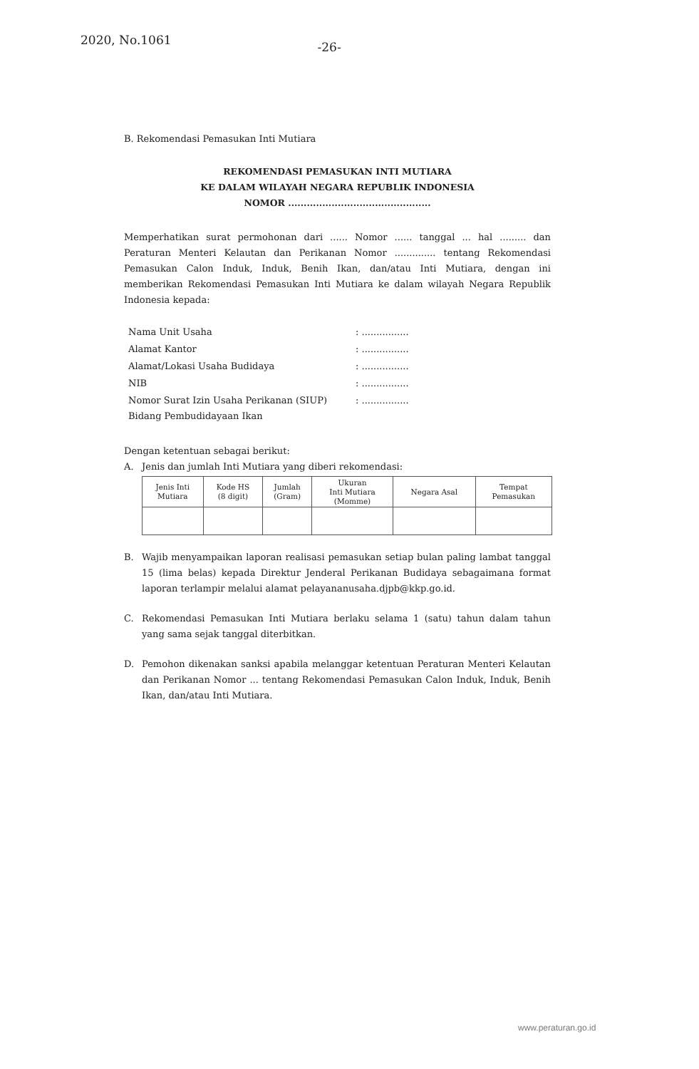2020, No.1061
-26-
B. Rekomendasi Pemasukan Inti Mutiara
REKOMENDASI PEMASUKAN INTI MUTIARA
KE DALAM WILAYAH NEGARA REPUBLIK INDONESIA
NOMOR ..............................................
Memperhatikan surat permohonan dari ...... Nomor ...... tanggal ... hal ......... dan Peraturan Menteri Kelautan dan Perikanan Nomor .............. tentang Rekomendasi Pemasukan Calon Induk, Induk, Benih Ikan, dan/atau Inti Mutiara, dengan ini memberikan Rekomendasi Pemasukan Inti Mutiara ke dalam wilayah Negara Republik Indonesia kepada:
| Nama Unit Usaha | : ................ |
| Alamat Kantor | : ................ |
| Alamat/Lokasi Usaha Budidaya | : ................ |
| NIB | : ................ |
| Nomor Surat Izin Usaha Perikanan (SIUP) Bidang Pembudidayaan Ikan | : ................ |
Dengan ketentuan sebagai berikut:
A. Jenis dan jumlah Inti Mutiara yang diberi rekomendasi:
| Jenis Inti Mutiara | Kode HS (8 digit) | Jumlah (Gram) | Ukuran Inti Mutiara (Momme) | Negara Asal | Tempat Pemasukan |
| --- | --- | --- | --- | --- | --- |
B. Wajib menyampaikan laporan realisasi pemasukan setiap bulan paling lambat tanggal 15 (lima belas) kepada Direktur Jenderal Perikanan Budidaya sebagaimana format laporan terlampir melalui alamat pelayananusaha.djpb@kkp.go.id.
C. Rekomendasi Pemasukan Inti Mutiara berlaku selama 1 (satu) tahun dalam tahun yang sama sejak tanggal diterbitkan.
D. Pemohon dikenakan sanksi apabila melanggar ketentuan Peraturan Menteri Kelautan dan Perikanan Nomor ... tentang Rekomendasi Pemasukan Calon Induk, Induk, Benih Ikan, dan/atau Inti Mutiara.
www.peraturan.go.id